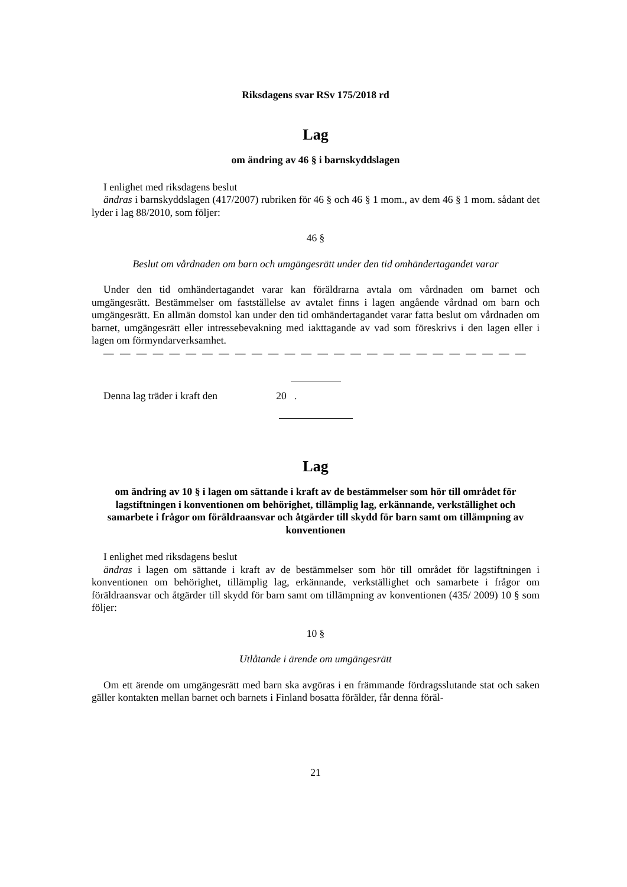Riksdagens svar RSv 175/2018 rd
Lag
om ändring av 46 § i barnskyddslagen
I enlighet med riksdagens beslut
ändras i barnskyddslagen (417/2007) rubriken för 46 § och 46 § 1 mom., av dem 46 § 1 mom. sådant det lyder i lag 88/2010, som följer:
46 §
Beslut om vårdnaden om barn och umgängesrätt under den tid omhändertagandet varar
Under den tid omhändertagandet varar kan föräldrarna avtala om vårdnaden om barnet och umgängesrätt. Bestämmelser om fastställelse av avtalet finns i lagen angående vårdnad om barn och umgängesrätt. En allmän domstol kan under den tid omhändertagandet varar fatta beslut om vårdnaden om barnet, umgängesrätt eller intressebevakning med iakttagande av vad som föreskrivs i den lagen eller i lagen om förmyndarverksamhet.
— — — — — — — — — — — — — — — — — — — — — — — — — —
Denna lag träder i kraft den 20 .
Lag
om ändring av 10 § i lagen om sättande i kraft av de bestämmelser som hör till området för lagstiftningen i konventionen om behörighet, tillämplig lag, erkännande, verkställighet och samarbete i frågor om föräldraansvar och åtgärder till skydd för barn samt om tillämpning av konventionen
I enlighet med riksdagens beslut
ändras i lagen om sättande i kraft av de bestämmelser som hör till området för lagstiftningen i konventionen om behörighet, tillämplig lag, erkännande, verkställighet och samarbete i frågor om föräldraansvar och åtgärder till skydd för barn samt om tillämpning av konventionen (435/ 2009) 10 § som följer:
10 §
Utlåtande i ärende om umgängesrätt
Om ett ärende om umgängesrätt med barn ska avgöras i en främmande fördragsslutande stat och saken gäller kontakten mellan barnet och barnets i Finland bosatta förälder, får denna föräl-
21